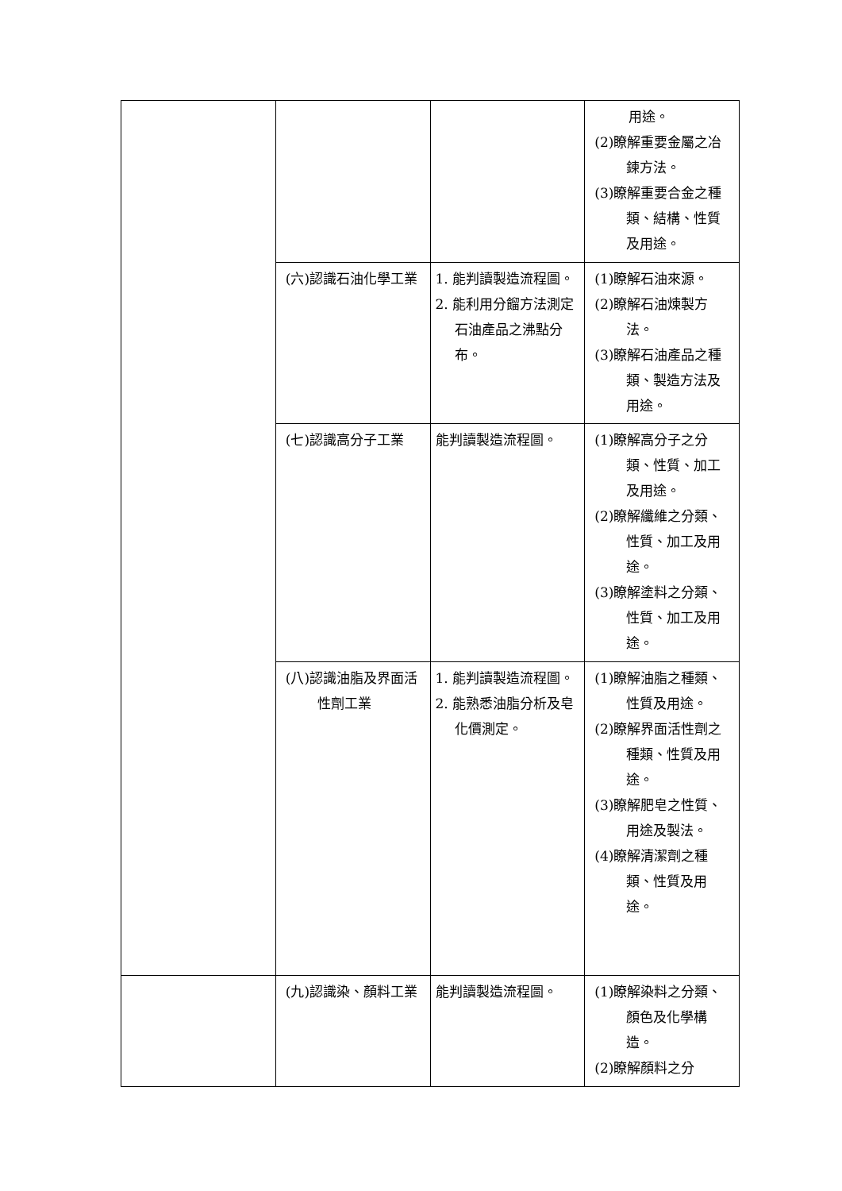| | | | 用途。 (2)瞭解重要金屬之冶鍊方法。 (3)瞭解重要合金之種類、結構、性質及用途。 |
| | (六)認識石油化學工業 | 1. 能判讀製造流程圖。 2. 能利用分餾方法測定石油產品之沸點分布。 | (1)瞭解石油來源。 (2)瞭解石油煉製方法。 (3)瞭解石油產品之種類、製造方法及用途。 |
| | (七)認識高分子工業 | 能判讀製造流程圖。 | (1)瞭解高分子之分類、性質、加工及用途。 (2)瞭解纖維之分類、性質、加工及用途。 (3)瞭解塗料之分類、性質、加工及用途。 |
| | (八)認識油脂及界面活性劑工業 | 1. 能判讀製造流程圖。 2. 能熟悉油脂分析及皂化價測定。 | (1)瞭解油脂之種類、性質及用途。 (2)瞭解界面活性劑之種類、性質及用途。 (3)瞭解肥皂之性質、用途及製法。 (4)瞭解清潔劑之種類、性質及用途。 |
| | (九)認識染、顏料工業 | 能判讀製造流程圖。 | (1)瞭解染料之分類、顏色及化學構造。 (2)瞭解顏料之分 |